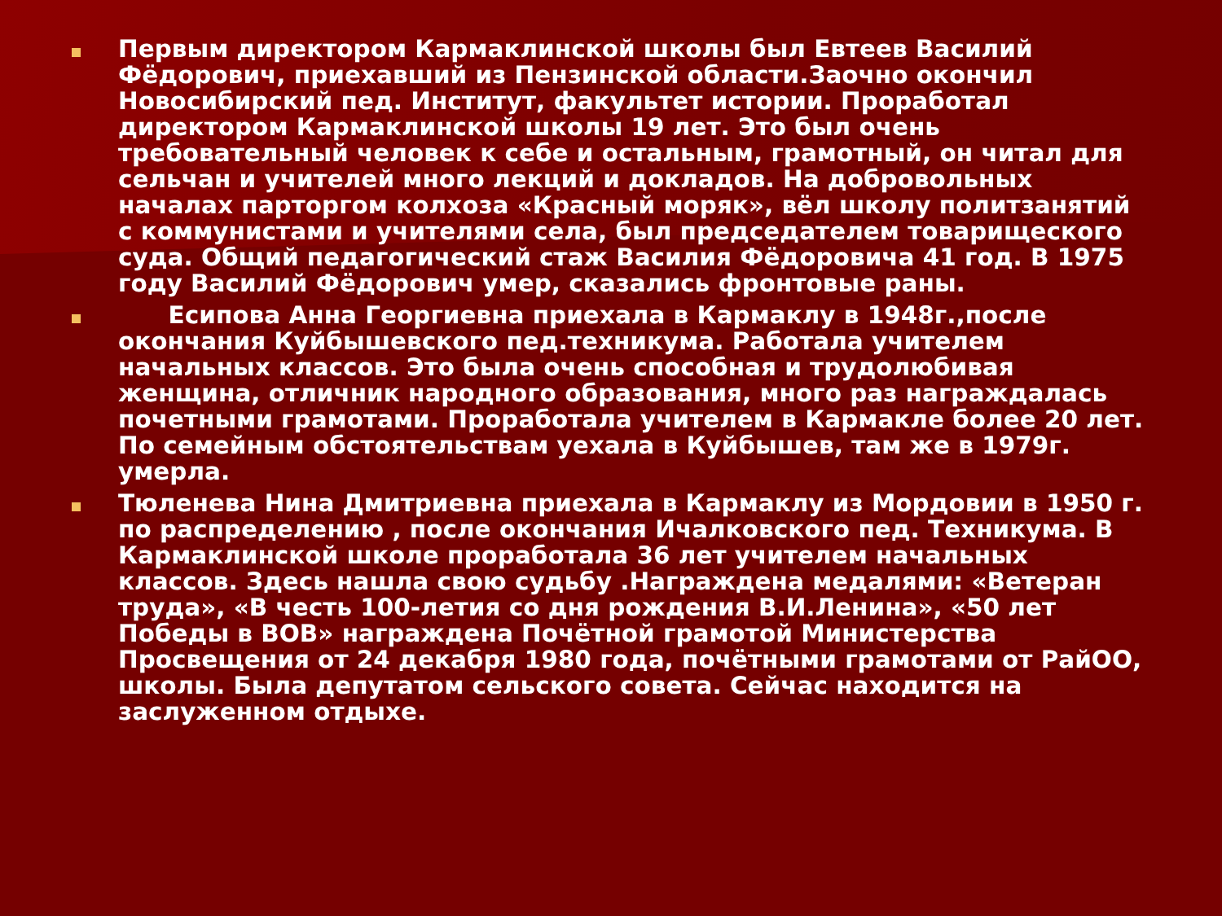Первым директором Кармаклинской школы был Евтеев Василий Фёдорович, приехавший из Пензинской области.Заочно окончил Новосибирский пед. Институт, факультет истории. Проработал директором Кармаклинской школы 19 лет. Это был очень требовательный человек к себе и остальным, грамотный, он читал для сельчан и учителей много лекций и докладов. На добровольных началах парторгом колхоза «Красный моряк», вёл школу политзанятий с коммунистами и учителями села, был председателем товарищеского суда. Общий педагогический стаж Василия Фёдоровича 41 год. В 1975 году Василий Фёдорович умер, сказались фронтовые раны.
Есипова Анна Георгиевна приехала в Кармаклу в 1948г.,после окончания Куйбышевского пед.техникума. Работала учителем начальных классов. Это была очень способная и трудолюбивая женщина, отличник народного образования, много раз награждалась почетными грамотами. Проработала учителем в Кармакле более 20 лет. По семейным обстоятельствам уехала в Куйбышев, там же в 1979г. умерла.
Тюленева Нина Дмитриевна приехала в Кармаклу из Мордовии в 1950 г. по распределению , после окончания Ичалковского пед. Техникума. В Кармаклинской школе проработала 36 лет учителем начальных классов. Здесь нашла свою судьбу .Награждена медалями: «Ветеран труда», «В честь 100-летия со дня рождения В.И.Ленина», «50 лет Победы в ВОВ» награждена Почётной грамотой Министерства Просвещения от 24 декабря 1980 года, почётными грамотами от РайОО, школы. Была депутатом сельского совета. Сейчас находится на заслуженном отдыхе.